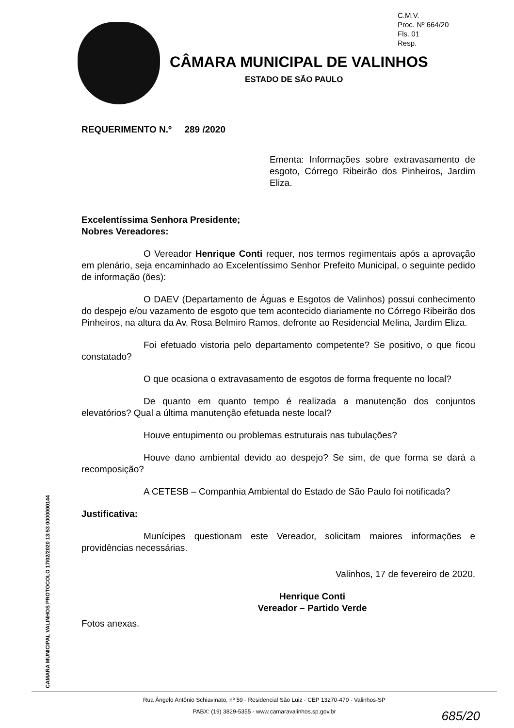C.M.V.
Proc. Nº 664/20
Fls. 01
Resp.
CÂMARA MUNICIPAL DE VALINHOS
ESTADO DE SÃO PAULO
REQUERIMENTO N.º 289 /2020
Ementa: Informações sobre extravasamento de esgoto, Córrego Ribeirão dos Pinheiros, Jardim Eliza.
Excelentíssima Senhora Presidente;
Nobres Vereadores:
O Vereador Henrique Conti requer, nos termos regimentais após a aprovação em plenário, seja encaminhado ao Excelentíssimo Senhor Prefeito Municipal, o seguinte pedido de informação (ões):
O DAEV (Departamento de Águas e Esgotos de Valinhos) possui conhecimento do despejo e/ou vazamento de esgoto que tem acontecido diariamente no Córrego Ribeirão dos Pinheiros, na altura da Av. Rosa Belmiro Ramos, defronte ao Residencial Melina, Jardim Eliza.
Foi efetuado vistoria pelo departamento competente? Se positivo, o que ficou constatado?
O que ocasiona o extravasamento de esgotos de forma frequente no local?
De quanto em quanto tempo é realizada a manutenção dos conjuntos elevatórios? Qual a última manutenção efetuada neste local?
Houve entupimento ou problemas estruturais nas tubulações?
Houve dano ambiental devido ao despejo? Se sim, de que forma se dará a recomposição?
A CETESB – Companhia Ambiental do Estado de São Paulo foi notificada?
Justificativa:
Munícipes questionam este Vereador, solicitam maiores informações e providências necessárias.
Valinhos, 17 de fevereiro de 2020.
Henrique Conti
Vereador – Partido Verde
Fotos anexas.
CAMARA MUNICIPAL VALINHOS PROTOCOLO 17/02/2020 13:53 0000000144
Rua Ângelo Antônio Schiavinato, nº 59 - Residencial São Luiz - CEP 13270-470 - Valinhos-SP
PABX: (19) 3829-5355 - www.camaravalinhos.sp.gov.br
685/20